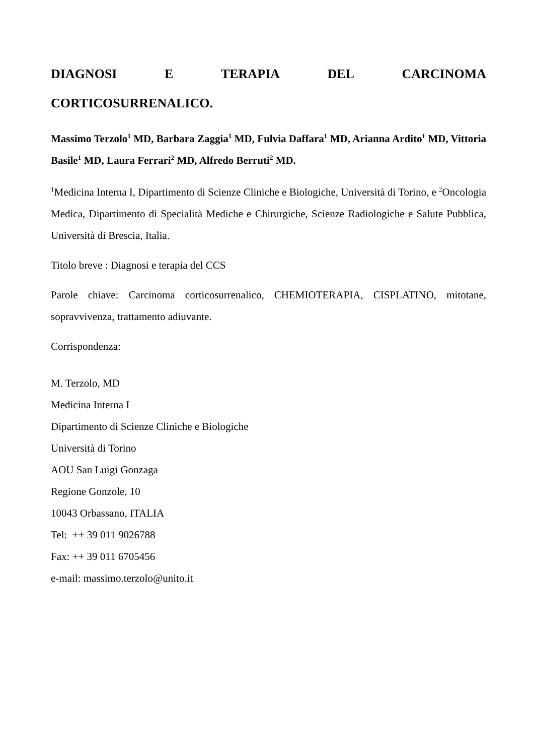DIAGNOSI E TERAPIA DEL CARCINOMA
CORTICOSURRENALICO.
Massimo Terzolo<sup>1</sup> MD, Barbara Zaggia<sup>1</sup> MD, Fulvia Daffara<sup>1</sup> MD, Arianna Ardito<sup>1</sup> MD, Vittoria Basile<sup>1</sup> MD, Laura Ferrari<sup>2</sup> MD, Alfredo Berruti<sup>2</sup> MD.
<sup>1</sup> Medicina Interna I, Dipartimento di Scienze Cliniche e Biologiche, Università di Torino, e <sup>2</sup>Oncologia Medica, Dipartimento di Specialità Mediche e Chirurgiche, Scienze Radiologiche e Salute Pubblica, Università di Brescia, Italia.
Titolo breve : Diagnosi e terapia del CCS
Parole chiave: Carcinoma corticosurrenalico, CHEMIOTERAPIA, CISPLATINO, mitotane, sopravvivenza, trattamento adiuvante.
Corrispondenza:
M. Terzolo, MD
Medicina Interna I
Dipartimento di Scienze Cliniche e Biologiche
Università di Torino
AOU San Luigi Gonzaga
Regione Gonzole, 10
10043 Orbassano, ITALIA
Tel: ++ 39 011 9026788
Fax: ++ 39 011 6705456
e-mail: massimo.terzolo@unito.it